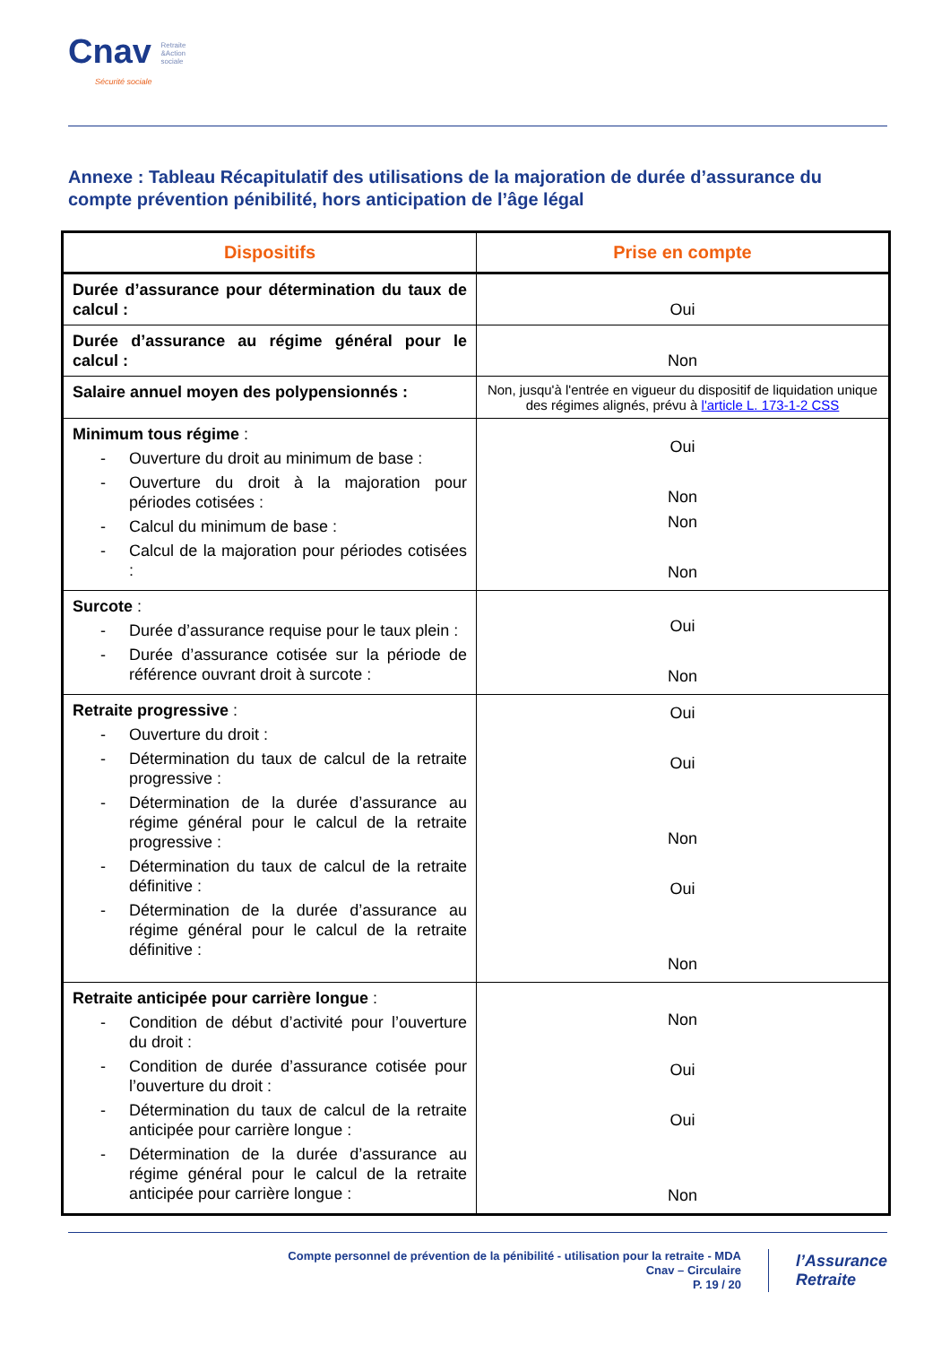Cnav Retraite
&Action
sociale
Sécurité sociale
Annexe : Tableau Récapitulatif des utilisations de la majoration de durée d’assurance du compte prévention pénibilité, hors anticipation de l’âge légal
| Dispositifs | Prise en compte |
| --- | --- |
| Durée d’assurance pour détermination du taux de calcul : | Oui |
| Durée d’assurance au régime général pour le calcul : | Non |
| Salaire annuel moyen des polypensionnés : | Non, jusqu'à l'entrée en vigueur du dispositif de liquidation unique des régimes alignés, prévu à l'article L. 173-1-2 CSS |
| Minimum tous régime : - Ouverture du droit au minimum de base : - Ouverture du droit à la majoration pour périodes cotisées : - Calcul du minimum de base : - Calcul de la majoration pour périodes cotisées : | Oui Non Non Non |
| Surcote : - Durée d’assurance requise pour le taux plein : - Durée d’assurance cotisée sur la période de référence ouvrant droit à surcote : | Oui Non |
| Retraite progressive : - Ouverture du droit : - Détermination du taux de calcul de la retraite progressive : - Détermination de la durée d’assurance au régime général pour le calcul de la retraite progressive : - Détermination du taux de calcul de la retraite définitive : - Détermination de la durée d’assurance au régime général pour le calcul de la retraite définitive : | Oui Oui Non Oui Non |
| Retraite anticipée pour carrière longue : - Condition de début d’activité pour l’ouverture du droit : - Condition de durée d’assurance cotisée pour l’ouverture du droit : - Détermination du taux de calcul de la retraite anticipée pour carrière longue : - Détermination de la durée d’assurance au régime général pour le calcul de la retraite anticipée pour carrière longue : | Non Oui Oui Non |
Compte personnel de prévention de la pénibilité - utilisation pour la retraite - MDA
Cnav – Circulaire
P. 19 / 20
l’Assurance
Retraite